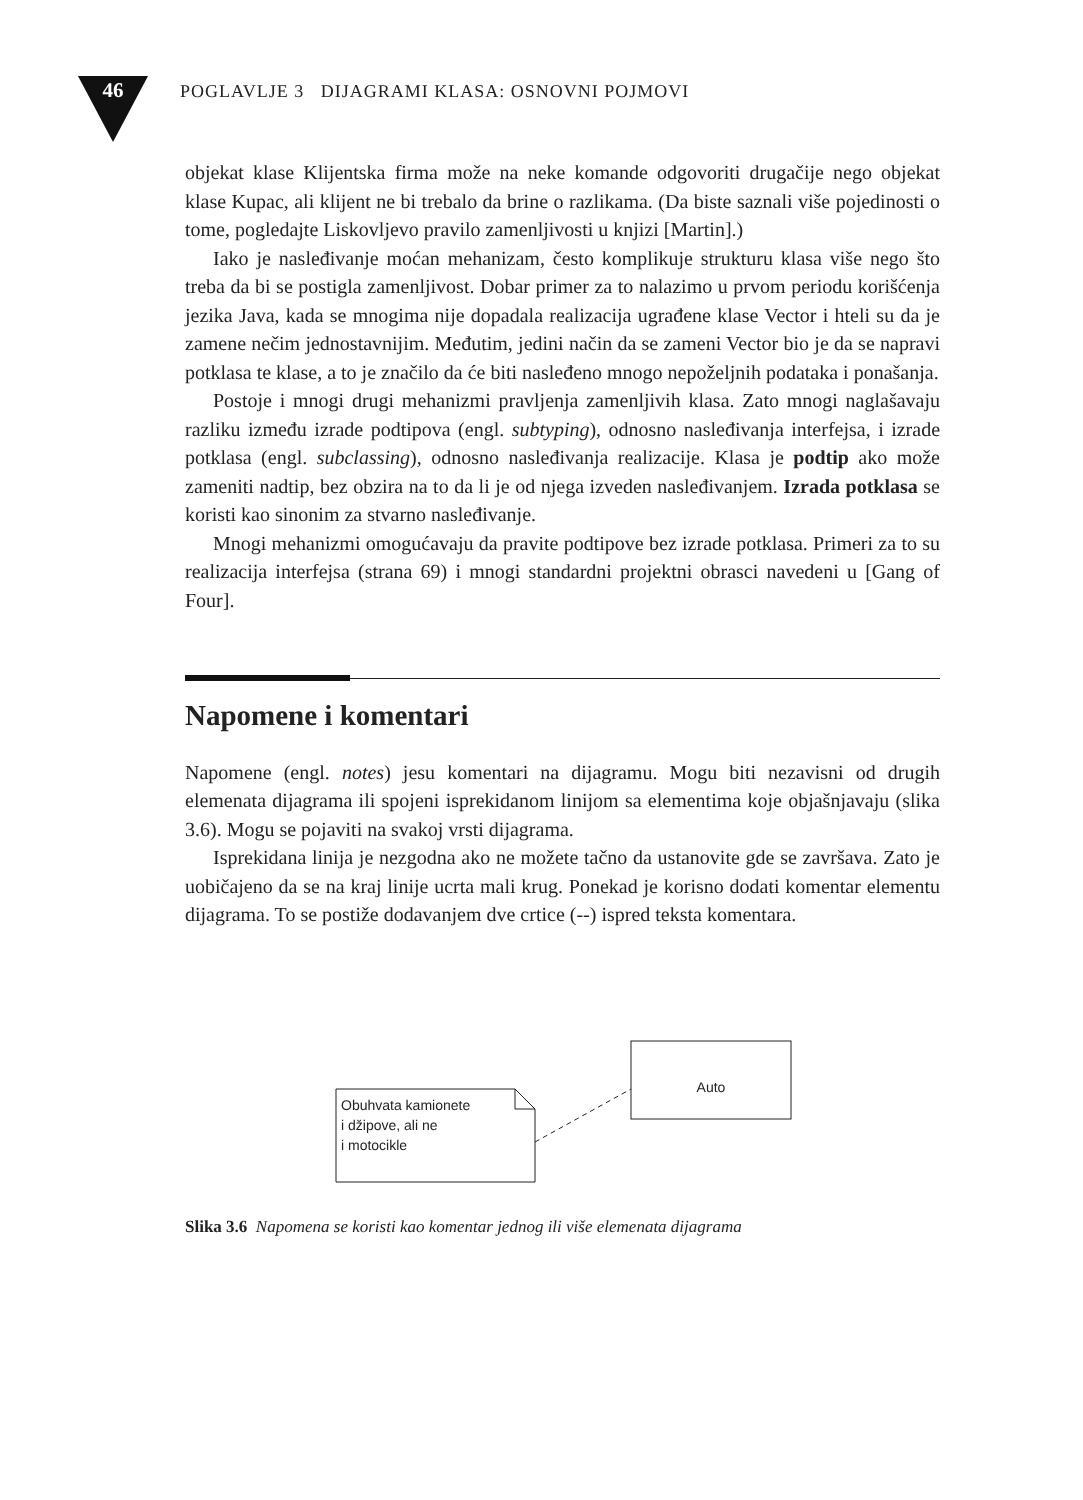46 POGLAVLJE 3 DIJAGRAMI KLASA: OSNOVNI POJMOVI
objekat klase Klijentska firma može na neke komande odgovoriti drugačije nego objekat klase Kupac, ali klijent ne bi trebalo da brine o razlikama. (Da biste saznali više pojedinosti o tome, pogledajte Liskovljevo pravilo zamenljivosti u knjizi [Martin].)
Iako je nasleđivanje moćan mehanizam, često komplikuje strukturu klasa više nego što treba da bi se postigla zamenljivost. Dobar primer za to nalazimo u prvom periodu korišćenja jezika Java, kada se mnogima nije dopadala realizacija ugrađene klase Vector i hteli su da je zamene nečim jednostavnijim. Međutim, jedini način da se zameni Vector bio je da se napravi potklasa te klase, a to je značilo da će biti nasleđeno mnogo nepoželjnih podataka i ponašanja.
Postoje i mnogi drugi mehanizmi pravljenja zamenljivih klasa. Zato mnogi naglašavaju razliku između izrade podtipova (engl. subtyping), odnosno nasleđivanja interfejsa, i izrade potklasa (engl. subclassing), odnosno nasleđivanja realizacije. Klasa je podtip ako može zameniti nadtip, bez obzira na to da li je od njega izveden nasleđivanjem. Izrada potklasa se koristi kao sinonim za stvarno nasleđivanje.
Mnogi mehanizmi omogućavaju da pravite podtipove bez izrade potklasa. Primeri za to su realizacija interfejsa (strana 69) i mnogi standardni projektni obrasci navedeni u [Gang of Four].
Napomene i komentari
Napomene (engl. notes) jesu komentari na dijagramu. Mogu biti nezavisni od drugih elemenata dijagrama ili spojeni isprekidanom linijom sa elementima koje objašnjavaju (slika 3.6). Mogu se pojaviti na svakoj vrsti dijagrama.
Isprekidana linija je nezgodna ako ne možete tačno da ustanovite gde se završava. Zato je uobičajeno da se na kraj linije ucrta mali krug. Ponekad je korisno dodati komentar elementu dijagrama. To se postiže dodavanjem dve crtice (--) ispred teksta komentara.
Obuhvata kamionete
i džipove, ali ne
i motocikle
Auto
Slika 3.6 Napomena se koristi kao komentar jednog ili više elemenata dijagrama